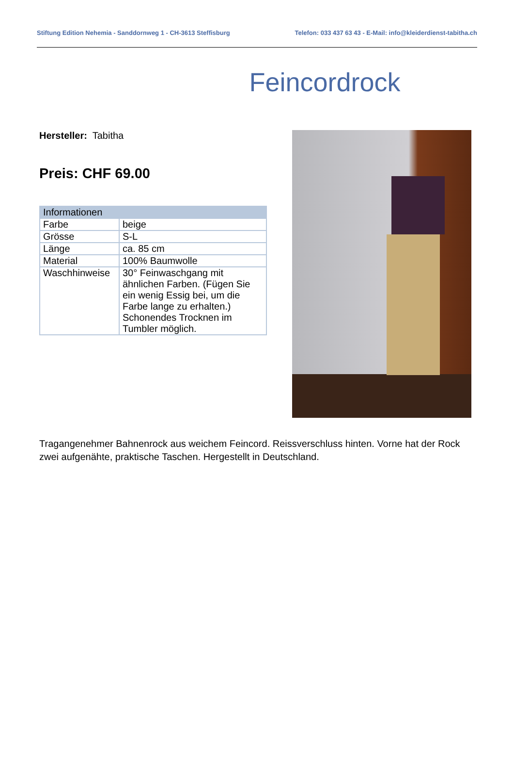Stiftung Edition Nehemia - Sanddornweg 1 - CH-3613 Steffisburg Telefon: 033 437 63 43 - E-Mail: info@kleiderdienst-tabitha.ch
Feincordrock
Hersteller: Tabitha
Preis: CHF 69.00
| Informationen | |
| --- | --- |
| Farbe | beige |
| Grösse | S-L |
| Länge | ca. 85 cm |
| Material | 100% Baumwolle |
| Waschhinweise | 30° Feinwaschgang mit ähnlichen Farben. (Fügen Sie ein wenig Essig bei, um die Farbe lange zu erhalten.) Schonendes Trocknen im Tumbler möglich. |
Tragangenehmer Bahnenrock aus weichem Feincord. Reissverschluss hinten. Vorne hat der Rock zwei aufgenähte, praktische Taschen. Hergestellt in Deutschland.